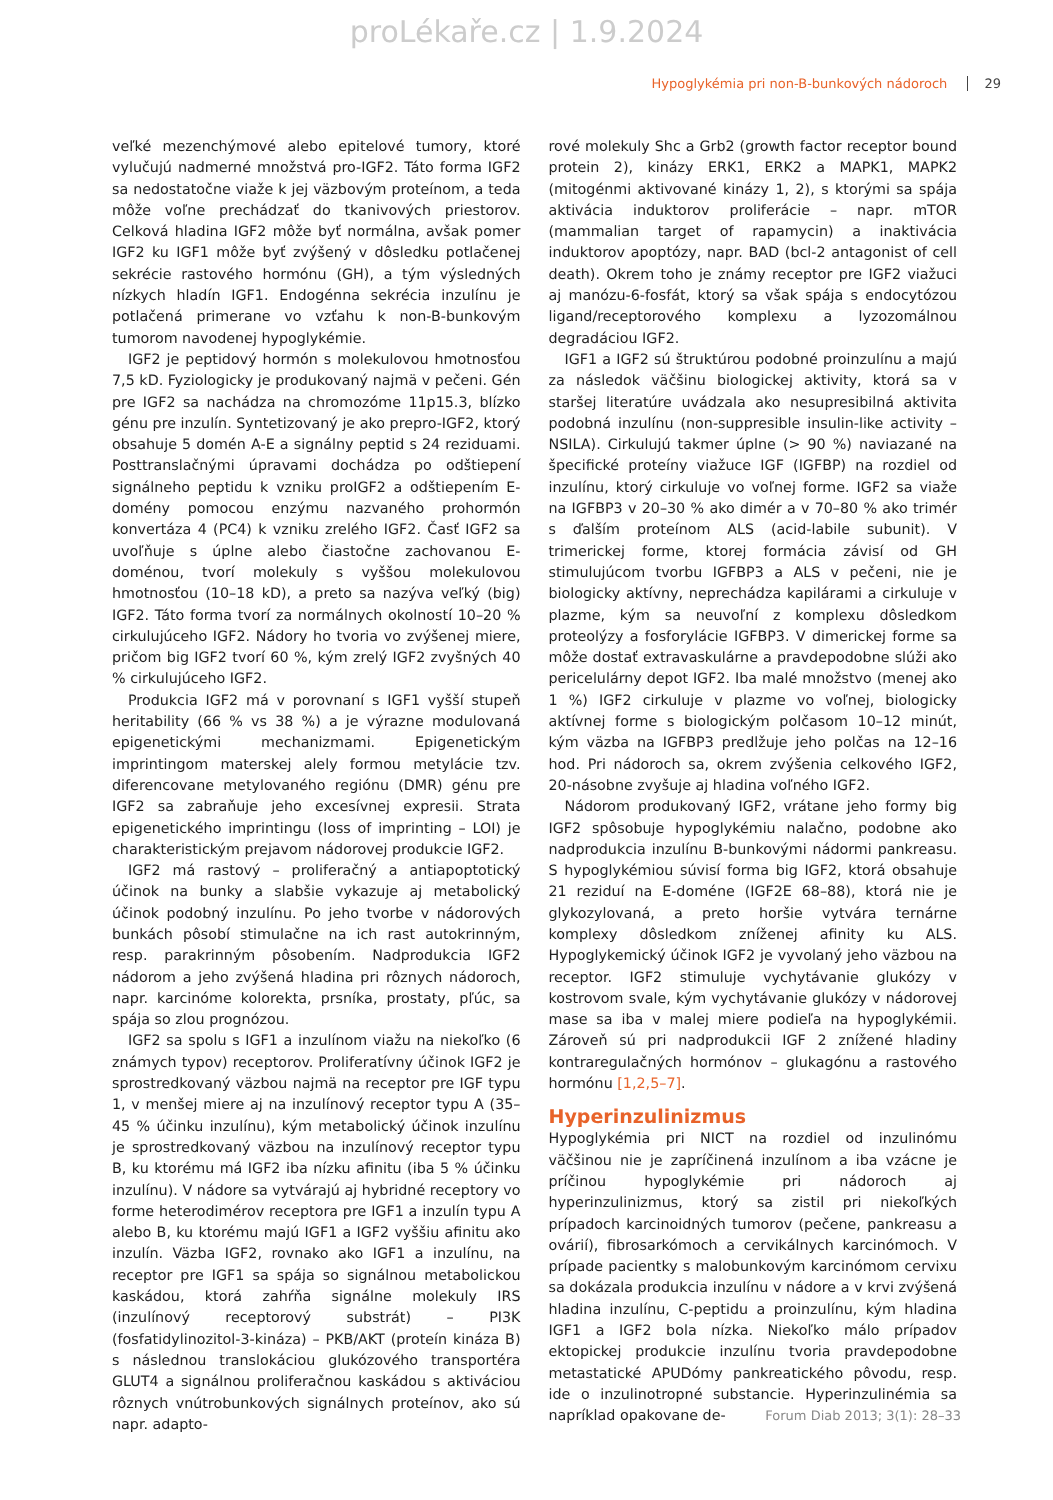proLékaře.cz | 1.9.2024
Hypoglykémia pri non-B-bunkových nádoroch 29
veľké mezenchýmové alebo epitelové tumory, ktoré vylučujú nadmerné množstvá pro-IGF2. Táto forma IGF2 sa nedostatočne viaže k jej väzbovým proteínom, a teda môže voľne prechádzať do tkanivových priestorov. Celková hladina IGF2 môže byť normálna, avšak pomer IGF2 ku IGF1 môže byť zvýšený v dôsledku potlačenej sekrécie rastového hormónu (GH), a tým výsledných nízkych hladín IGF1. Endogénna sekrécia inzulínu je potlačená primerane vo vzťahu k non-B-bunkovým tumorom navodenej hypoglykémie.
IGF2 je peptidový hormón s molekulovou hmotnosťou 7,5 kD. Fyziologicky je produkovaný najmä v pečeni. Gén pre IGF2 sa nachádza na chromozóme 11p15.3, blízko génu pre inzulín. Syntetizovaný je ako prepro-IGF2, ktorý obsahuje 5 domén A-E a signálny peptid s 24 reziduami. Posttranslačnými úpravami dochádza po odštiepení signálneho peptidu k vzniku proIGF2 a odštiepením E-domény pomocou enzýmu nazvaného prohormón konvertáza 4 (PC4) k vzniku zrelého IGF2. Časť IGF2 sa uvoľňuje s úplne alebo čiastočne zachovanou E-doménou, tvorí molekuly s vyššou molekulovou hmotnosťou (10–18 kD), a preto sa nazýva veľký (big) IGF2. Táto forma tvorí za normálnych okolností 10–20 % cirkulujúceho IGF2. Nádory ho tvoria vo zvýšenej miere, pričom big IGF2 tvorí 60 %, kým zrelý IGF2 zvyšných 40 % cirkulujúceho IGF2.
Produkcia IGF2 má v porovnaní s IGF1 vyšší stupeň heritability (66 % vs 38 %) a je výrazne modulovaná epigenetickými mechanizmami. Epigenetickým imprintingom materskej alely formou metylácie tzv. diferencovane metylovaného regiónu (DMR) génu pre IGF2 sa zabraňuje jeho excesívnej expresii. Strata epigenetického imprintingu (loss of imprinting – LOI) je charakteristickým prejavom nádorovej produkcie IGF2.
IGF2 má rastový – proliferačný a antiapoptotický účinok na bunky a slabšie vykazuje aj metabolický účinok podobný inzulínu. Po jeho tvorbe v nádorových bunkách pôsobí stimulačne na ich rast autokrinným, resp. parakrinným pôsobením. Nadprodukcia IGF2 nádorom a jeho zvýšená hladina pri rôznych nádoroch, napr. karcinóme kolorekta, prsníka, prostaty, pľúc, sa spája so zlou prognózou.
IGF2 sa spolu s IGF1 a inzulínom viažu na niekoľko (6 známych typov) receptorov. Proliferatívny účinok IGF2 je sprostredkovaný väzbou najmä na receptor pre IGF typu 1, v menšej miere aj na inzulínový receptor typu A (35–45 % účinku inzulínu), kým metabolický účinok inzulínu je sprostredkovaný väzbou na inzulínový receptor typu B, ku ktorému má IGF2 iba nízku afinitu (iba 5 % účinku inzulínu). V nádore sa vytvárajú aj hybridné receptory vo forme heterodimérov receptora pre IGF1 a inzulín typu A alebo B, ku ktorému majú IGF1 a IGF2 vyššiu afinitu ako inzulín. Väzba IGF2, rovnako ako IGF1 a inzulínu, na receptor pre IGF1 sa spája so signálnou metabolickou kaskádou, ktorá zahŕňa signálne molekuly IRS (inzulínový receptorový substrát) – PI3K (fosfatidylinozitol-3-kináza) – PKB/AKT (proteín kináza B) s následnou translokáciou glukózového transportéra GLUT4 a signálnou proliferačnou kaskádou s aktiváciou rôznych vnútrobunkových signálnych proteínov, ako sú napr. adapto-
rové molekuly Shc a Grb2 (growth factor receptor bound protein 2), kinázy ERK1, ERK2 a MAPK1, MAPK2 (mitogénmi aktivované kinázy 1, 2), s ktorými sa spája aktivácia induktorov proliferácie – napr. mTOR (mammalian target of rapamycin) a inaktivácia induktorov apoptózy, napr. BAD (bcl-2 antagonist of cell death). Okrem toho je známy receptor pre IGF2 viažuci aj manózu-6-fosfát, ktorý sa však spája s endocytózou ligand/receptorového komplexu a lyzozomálnou degradáciou IGF2.
IGF1 a IGF2 sú štruktúrou podobné proinzulínu a majú za následok väčšinu biologickej aktivity, ktorá sa v staršej literatúre uvádzala ako nesupresibilná aktivita podobná inzulínu (non-suppresible insulin-like activity – NSILA). Cirkulujú takmer úplne (> 90 %) naviazané na špecifické proteíny viažuce IGF (IGFBP) na rozdiel od inzulínu, ktorý cirkuluje vo voľnej forme. IGF2 sa viaže na IGFBP3 v 20–30 % ako dimér a v 70–80 % ako trimér s ďalším proteínom ALS (acid-labile subunit). V trimerickej forme, ktorej formácia závisí od GH stimulujúcom tvorbu IGFBP3 a ALS v pečeni, nie je biologicky aktívny, neprechádza kapilárami a cirkuluje v plazme, kým sa neuvoľní z komplexu dôsledkom proteolýzy a fosforylácie IGFBP3. V dimerickej forme sa môže dostať extravaskulárne a pravdepodobne slúži ako pericelulárny depot IGF2. Iba malé množstvo (menej ako 1 %) IGF2 cirkuluje v plazme vo voľnej, biologicky aktívnej forme s biologickým polčasom 10–12 minút, kým väzba na IGFBP3 predlžuje jeho polčas na 12–16 hod. Pri nádoroch sa, okrem zvýšenia celkového IGF2, 20-násobne zvyšuje aj hladina voľného IGF2.
Nádorom produkovaný IGF2, vrátane jeho formy big IGF2 spôsobuje hypoglykémiu nalačno, podobne ako nadprodukcia inzulínu B-bunkovými nádormi pankreasu. S hypoglykémiou súvisí forma big IGF2, ktorá obsahuje 21 reziduí na E-doméne (IGF2E 68–88), ktorá nie je glykozylovaná, a preto horšie vytvára ternárne komplexy dôsledkom zníženej afinity ku ALS. Hypoglykemický účinok IGF2 je vyvolaný jeho väzbou na receptor. IGF2 stimuluje vychytávanie glukózy v kostrovom svale, kým vychytávanie glukózy v nádorovej mase sa iba v malej miere podieľa na hypoglykémii. Zároveň sú pri nadprodukcii IGF 2 znížené hladiny kontraregulačných hormónov – glukagónu a rastového hormónu [1,2,5–7].
Hyperinzulinizmus
Hypoglykémia pri NICT na rozdiel od inzulinómu väčšinou nie je zapríčinená inzulínom a iba vzácne je príčinou hypoglykémie pri nádoroch aj hyperinzulinizmus, ktorý sa zistil pri niekoľkých prípadoch karcinoidných tumorov (pečene, pankreasu a ovárií), fibrosarkómoch a cervikálnych karcinómoch. V prípade pacientky s malobunkovým karcinómom cervixu sa dokázala produkcia inzulínu v nádore a v krvi zvýšená hladina inzulínu, C-peptidu a proinzulínu, kým hladina IGF1 a IGF2 bola nízka. Niekoľko málo prípadov ektopickej produkcie inzulínu tvoria pravdepodobne metastatické APUDómy pankreatického pôvodu, resp. ide o inzulinotropné substancie. Hyperinzulinémia sa napríklad opakovane de-
Forum Diab 2013; 3(1): 28–33